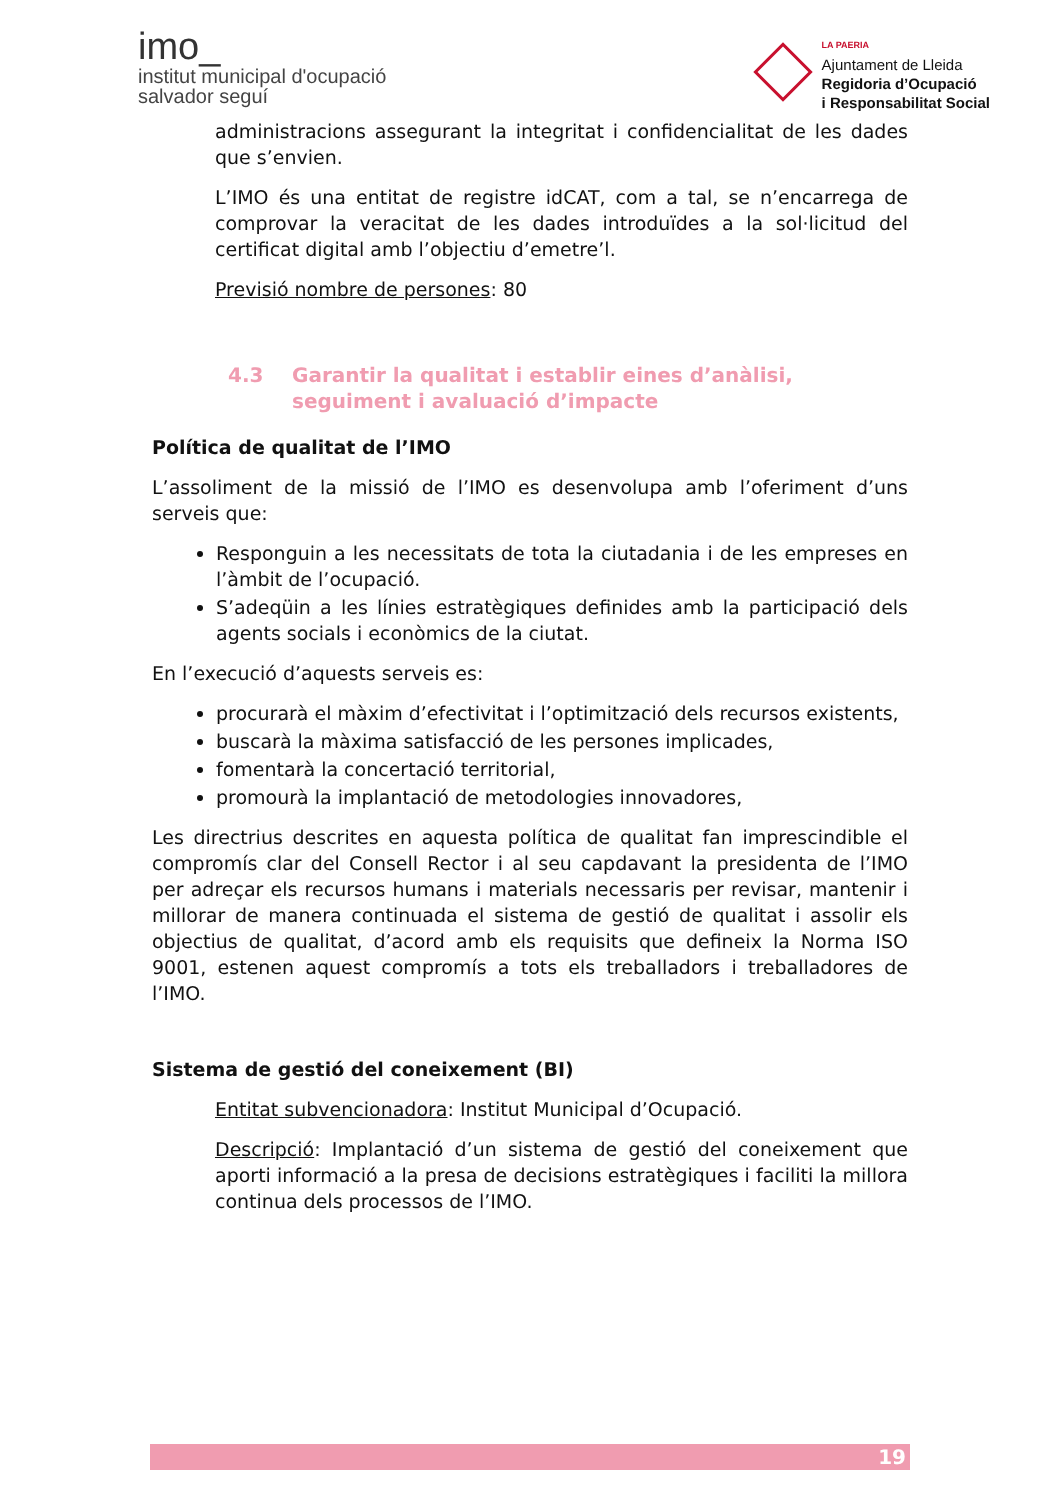imo_
institut municipal d'ocupació
salvador seguí
LA PAERIA
Ajuntament de Lleida
Regidoria d’Ocupació
i Responsabilitat Social
administracions assegurant la integritat i confidencialitat de les dades que s’envien.
L’IMO és una entitat de registre idCAT, com a tal, se n’encarrega de comprovar la veracitat de les dades introduïdes a la sol·licitud del certificat digital amb l’objectiu d’emetre’l.
Previsió nombre de persones: 80
4.3 Garantir la qualitat i establir eines d’anàlisi, seguiment i avaluació d’impacte
Política de qualitat de l’IMO
L’assoliment de la missió de l’IMO es desenvolupa amb l’oferiment d’uns serveis que:
Responguin a les necessitats de tota la ciutadania i de les empreses en l’àmbit de l’ocupació.
S’adeqüin a les línies estratègiques definides amb la participació dels agents socials i econòmics de la ciutat.
En l’execució d’aquests serveis es:
procurarà el màxim d’efectivitat i l’optimització dels recursos existents,
buscarà la màxima satisfacció de les persones implicades,
fomentarà la concertació territorial,
promourà la implantació de metodologies innovadores,
Les directrius descrites en aquesta política de qualitat fan imprescindible el compromís clar del Consell Rector i al seu capdavant la presidenta de l’IMO per adreçar els recursos humans i materials necessaris per revisar, mantenir i millorar de manera continuada el sistema de gestió de qualitat i assolir els objectius de qualitat, d’acord amb els requisits que defineix la Norma ISO 9001, estenen aquest compromís a tots els treballadors i treballadores de l’IMO.
Sistema de gestió del coneixement (BI)
Entitat subvencionadora: Institut Municipal d’Ocupació.
Descripció: Implantació d’un sistema de gestió del coneixement que aporti informació a la presa de decisions estratègiques i faciliti la millora continua dels processos de l’IMO.
19